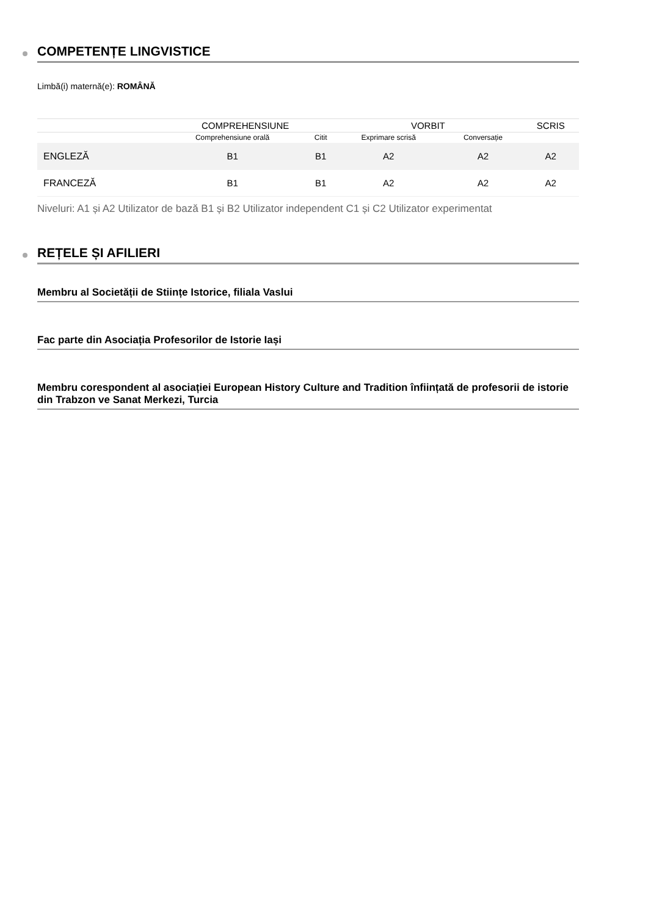COMPETENȚE LINGVISTICE
Limbă(i) maternă(e): ROMÂNĂ
| | COMPREHENSIUNE | | VORBIT | | SCRIS |
| --- | --- | --- | --- | --- | --- |
| | Comprehensiune orală | Citit | Exprimare scrisă | Conversație | |
| ENGLEZĂ | B1 | B1 | A2 | A2 | A2 |
| FRANCEZĂ | B1 | B1 | A2 | A2 | A2 |
Niveluri: A1 și A2 Utilizator de bază B1 și B2 Utilizator independent C1 și C2 Utilizator experimentat
REȚELE ȘI AFILIERI
Membru al Societății de Stiințe Istorice, filiala Vaslui
Fac parte din Asociația Profesorilor de Istorie Iași
Membru corespondent al asociației European History Culture and Tradition înființată de profesorii de istorie din Trabzon ve Sanat Merkezi, Turcia